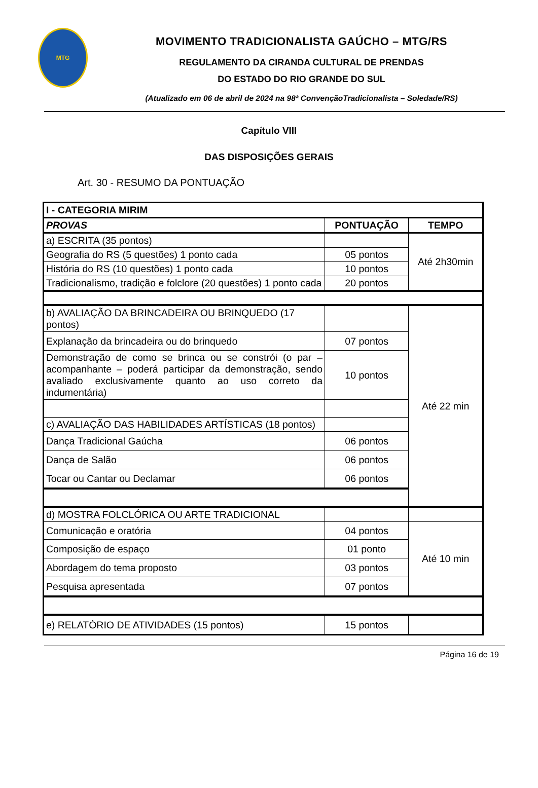MTG
MOVIMENTO TRADICIONALISTA GAÚCHO – MTG/RS
REGULAMENTO DA CIRANDA CULTURAL DE PRENDAS
DO ESTADO DO RIO GRANDE DO SUL
(Atualizado em 06 de abril de 2024 na 98ª ConvençãoTradicionalista – Soledade/RS)
Capítulo VIII
DAS DISPOSIÇÕES GERAIS
Art. 30 - RESUMO DA PONTUAÇÃO
| I - CATEGORIA MIRIM | | |
| --- | --- | --- |
| PROVAS | PONTUAÇÃO | TEMPO |
| a) ESCRITA (35 pontos) | | Até 2h30min |
| Geografia do RS (5 questões) 1 ponto cada | 05 pontos | |
| História do RS (10 questões) 1 ponto cada | 10 pontos | |
| Tradicionalismo, tradição e folclore (20 questões) 1 ponto cada | 20 pontos | |
| b) AVALIAÇÃO DA BRINCADEIRA OU BRINQUEDO (17 pontos) | | Até 22 min |
| Explanação da brincadeira ou do brinquedo | 07 pontos | |
| Demonstração de como se brinca ou se constrói (o par – acompanhante – poderá participar da demonstração, sendo avaliado exclusivamente quanto ao uso correto da indumentária) | 10 pontos | |
| c) AVALIAÇÃO DAS HABILIDADES ARTÍSTICAS (18 pontos) | | |
| Dança Tradicional Gaúcha | 06 pontos | |
| Dança de Salão | 06 pontos | |
| Tocar ou Cantar ou Declamar | 06 pontos | |
| d) MOSTRA FOLCLÓRICA OU ARTE TRADICIONAL | | |
| Comunicação e oratória | 04 pontos | Até 10 min |
| Composição de espaço | 01 ponto | |
| Abordagem do tema proposto | 03 pontos | |
| Pesquisa apresentada | 07 pontos | |
| e) RELATÓRIO DE ATIVIDADES (15 pontos) | 15 pontos | |
Página 16 de 19